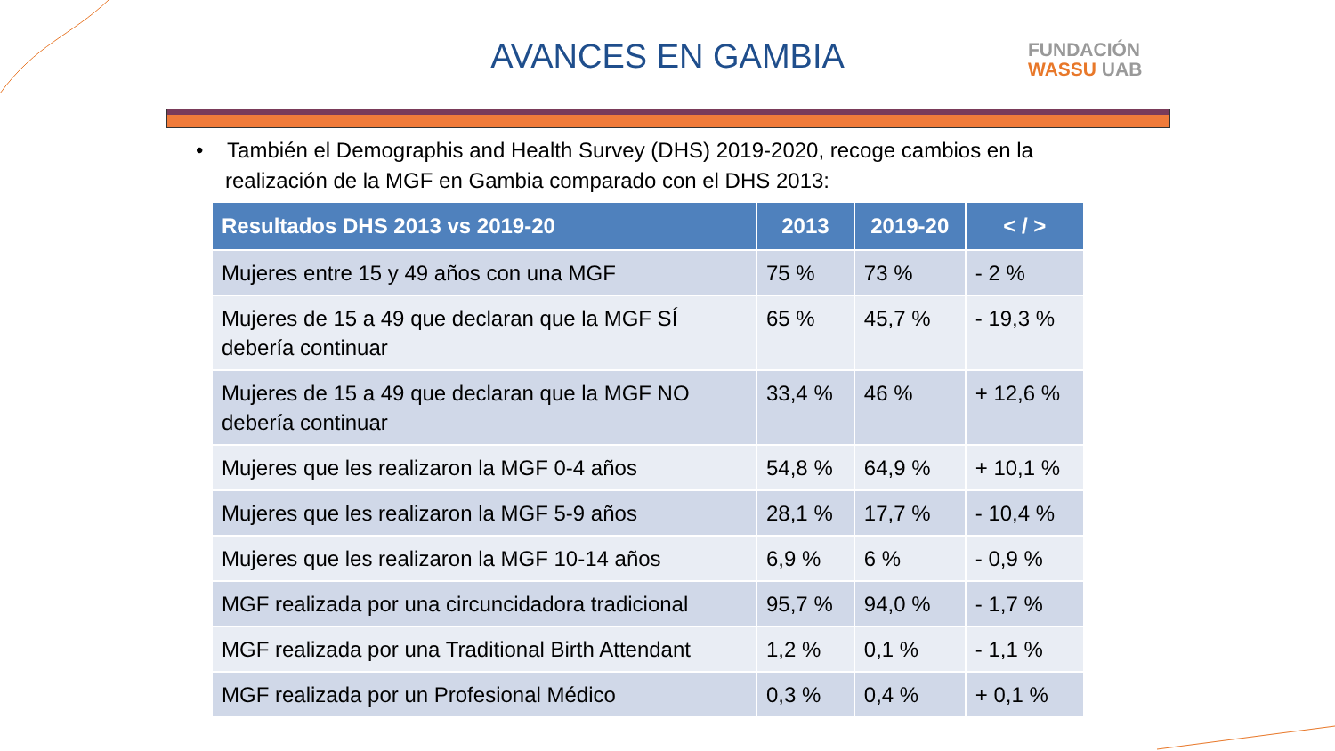AVANCES EN GAMBIA
FUNDACIÓN
WASSU UAB
• También el Demographis and Health Survey (DHS) 2019-2020, recoge cambios en la realización de la MGF en Gambia comparado con el DHS 2013:
| Resultados DHS 2013 vs 2019-20 | 2013 | 2019-20 | < / > |
| --- | --- | --- | --- |
| Mujeres entre 15 y 49 años con una MGF | 75 % | 73 % | - 2 % |
| Mujeres de 15 a 49 que declaran que la MGF SÍ debería continuar | 65 % | 45,7 % | - 19,3 % |
| Mujeres de 15 a 49 que declaran que la MGF NO debería continuar | 33,4 % | 46 % | + 12,6 % |
| Mujeres que les realizaron la MGF 0-4 años | 54,8 % | 64,9 % | + 10,1 % |
| Mujeres que les realizaron la MGF 5-9 años | 28,1 % | 17,7 % | - 10,4 % |
| Mujeres que les realizaron la MGF 10-14 años | 6,9 % | 6 % | - 0,9 % |
| MGF realizada por una circuncidadora tradicional | 95,7 % | 94,0 % | - 1,7 % |
| MGF realizada por una Traditional Birth Attendant | 1,2 % | 0,1 % | - 1,1 % |
| MGF realizada por un Profesional Médico | 0,3 % | 0,4 % | + 0,1 % |